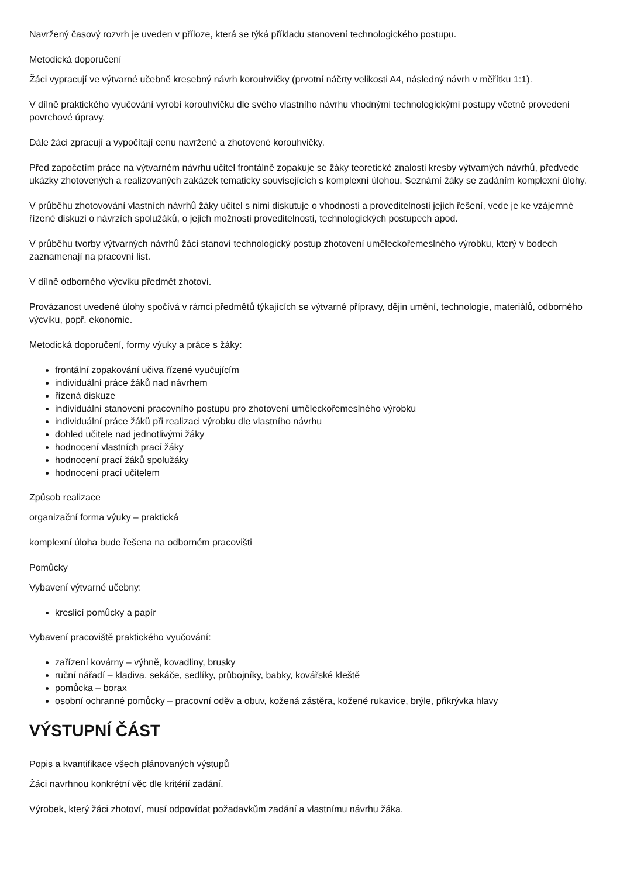Navržený časový rozvrh je uveden v příloze, která se týká příkladu stanovení technologického postupu.
Metodická doporučení
Žáci vypracují ve výtvarné učebně kresebný návrh korouhvičky (prvotní náčrty velikosti A4, následný návrh v měřítku 1:1).
V dílně praktického vyučování vyrobí korouhvičku dle svého vlastního návrhu vhodnými technologickými postupy včetně provedení povrchové úpravy.
Dále žáci zpracují a vypočítají cenu navržené a zhotovené korouhvičky.
Před započetím práce na výtvarném návrhu učitel frontálně zopakuje se žáky teoretické znalosti kresby výtvarných návrhů, předvede ukázky zhotovených a realizovaných zakázek tematicky souvisejících s komplexní úlohou. Seznámí žáky se zadáním komplexní úlohy.
V průběhu zhotovování vlastních návrhů žáky učitel s nimi diskutuje o vhodnosti a proveditelnosti jejich řešení, vede je ke vzájemné řízené diskuzi o návrzích spolužáků, o jejich možnosti proveditelnosti, technologických postupech apod.
V průběhu tvorby výtvarných návrhů žáci stanoví technologický postup zhotovení uměleckořemeslného výrobku, který v bodech zaznamenají na pracovní list.
V dílně odborného výcviku předmět zhotoví.
Provázanost uvedené úlohy spočívá v rámci předmětů týkajících se výtvarné přípravy, dějin umění, technologie, materiálů, odborného výcviku, popř. ekonomie.
Metodická doporučení, formy výuky a práce s žáky:
frontální zopakování učiva řízené vyučujícím
individuální práce žáků nad návrhem
řízená diskuze
individuální stanovení pracovního postupu pro zhotovení uměleckořemeslného výrobku
individuální práce žáků při realizaci výrobku dle vlastního návrhu
dohled učitele nad jednotlivými žáky
hodnocení vlastních prací žáky
hodnocení prací žáků spolužáky
hodnocení prací učitelem
Způsob realizace
organizační forma výuky – praktická
komplexní úloha bude řešena na odborném pracovišti
Pomůcky
Vybavení výtvarné učebny:
kreslicí pomůcky a papír
Vybavení pracoviště praktického vyučování:
zařízení kovárny – výhně, kovadliny, brusky
ruční nářadí – kladiva, sekáče, sedlíky, průbojníky, babky, kovářské kleště
pomůcka – borax
osobní ochranné pomůcky – pracovní oděv a obuv, kožená zástěra, kožené rukavice, brýle, přikrývka hlavy
VÝSTUPNÍ ČÁST
Popis a kvantifikace všech plánovaných výstupů
Žáci navrhnou konkrétní věc dle kritérií zadání.
Výrobek, který žáci zhotoví, musí odpovídat požadavkům zadání a vlastnímu návrhu žáka.